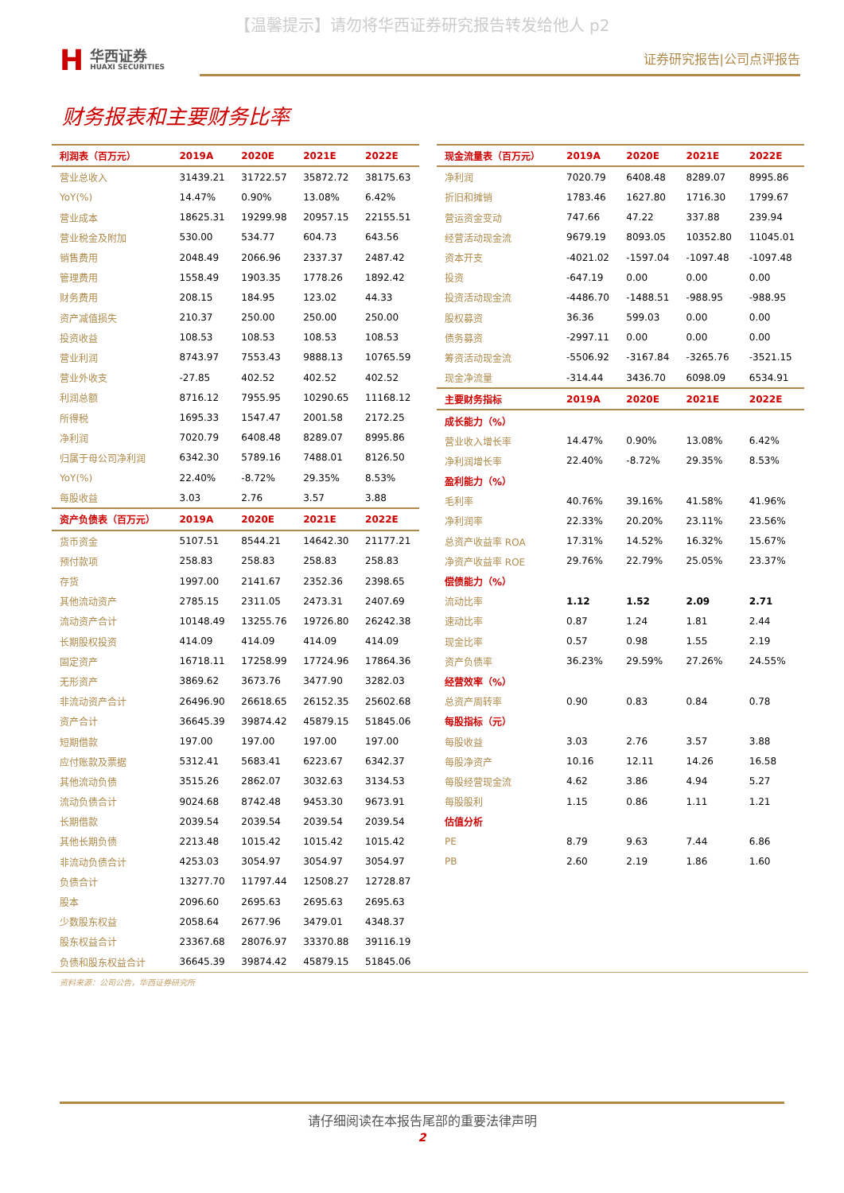【温馨提示】请勿将华西证券研究报告转发给他人 p2
H华西证券
HUAXI SECURITIES
证券研究报告|公司点评报告
财务报表和主要财务比率
| 利润表（百万元） | 2019A | 2020E | 2021E | 2022E |
| --- | --- | --- | --- | --- |
| 营业总收入 | 31439.21 | 31722.57 | 35872.72 | 38175.63 |
| YoY(%) | 14.47% | 0.90% | 13.08% | 6.42% |
| 营业成本 | 18625.31 | 19299.98 | 20957.15 | 22155.51 |
| 营业税金及附加 | 530.00 | 534.77 | 604.73 | 643.56 |
| 销售费用 | 2048.49 | 2066.96 | 2337.37 | 2487.42 |
| 管理费用 | 1558.49 | 1903.35 | 1778.26 | 1892.42 |
| 财务费用 | 208.15 | 184.95 | 123.02 | 44.33 |
| 资产减值损失 | 210.37 | 250.00 | 250.00 | 250.00 |
| 投资收益 | 108.53 | 108.53 | 108.53 | 108.53 |
| 营业利润 | 8743.97 | 7553.43 | 9888.13 | 10765.59 |
| 营业外收支 | -27.85 | 402.52 | 402.52 | 402.52 |
| 利润总额 | 8716.12 | 7955.95 | 10290.65 | 11168.12 |
| 所得税 | 1695.33 | 1547.47 | 2001.58 | 2172.25 |
| 净利润 | 7020.79 | 6408.48 | 8289.07 | 8995.86 |
| 归属于母公司净利润 | 6342.30 | 5789.16 | 7488.01 | 8126.50 |
| YoY(%) | 22.40% | -8.72% | 29.35% | 8.53% |
| 每股收益 | 3.03 | 2.76 | 3.57 | 3.88 |
| 资产负债表（百万元） | 2019A | 2020E | 2021E | 2022E |
| 货币资金 | 5107.51 | 8544.21 | 14642.30 | 21177.21 |
| 预付款项 | 258.83 | 258.83 | 258.83 | 258.83 |
| 存货 | 1997.00 | 2141.67 | 2352.36 | 2398.65 |
| 其他流动资产 | 2785.15 | 2311.05 | 2473.31 | 2407.69 |
| 流动资产合计 | 10148.49 | 13255.76 | 19726.80 | 26242.38 |
| 长期股权投资 | 414.09 | 414.09 | 414.09 | 414.09 |
| 固定资产 | 16718.11 | 17258.99 | 17724.96 | 17864.36 |
| 无形资产 | 3869.62 | 3673.76 | 3477.90 | 3282.03 |
| 非流动资产合计 | 26496.90 | 26618.65 | 26152.35 | 25602.68 |
| 资产合计 | 36645.39 | 39874.42 | 45879.15 | 51845.06 |
| 短期借款 | 197.00 | 197.00 | 197.00 | 197.00 |
| 应付账款及票据 | 5312.41 | 5683.41 | 6223.67 | 6342.37 |
| 其他流动负债 | 3515.26 | 2862.07 | 3032.63 | 3134.53 |
| 流动负债合计 | 9024.68 | 8742.48 | 9453.30 | 9673.91 |
| 长期借款 | 2039.54 | 2039.54 | 2039.54 | 2039.54 |
| 其他长期负债 | 2213.48 | 1015.42 | 1015.42 | 1015.42 |
| 非流动负债合计 | 4253.03 | 3054.97 | 3054.97 | 3054.97 |
| 负债合计 | 13277.70 | 11797.44 | 12508.27 | 12728.87 |
| 股本 | 2096.60 | 2695.63 | 2695.63 | 2695.63 |
| 少数股东权益 | 2058.64 | 2677.96 | 3479.01 | 4348.37 |
| 股东权益合计 | 23367.68 | 28076.97 | 33370.88 | 39116.19 |
| 负债和股东权益合计 | 36645.39 | 39874.42 | 45879.15 | 51845.06 |
| 现金流量表（百万元） | 2019A | 2020E | 2021E | 2022E |
| --- | --- | --- | --- | --- |
| 净利润 | 7020.79 | 6408.48 | 8289.07 | 8995.86 |
| 折旧和摊销 | 1783.46 | 1627.80 | 1716.30 | 1799.67 |
| 营运资金变动 | 747.66 | 47.22 | 337.88 | 239.94 |
| 经营活动现金流 | 9679.19 | 8093.05 | 10352.80 | 11045.01 |
| 资本开支 | -4021.02 | -1597.04 | -1097.48 | -1097.48 |
| 投资 | -647.19 | 0.00 | 0.00 | 0.00 |
| 投资活动现金流 | -4486.70 | -1488.51 | -988.95 | -988.95 |
| 股权募资 | 36.36 | 599.03 | 0.00 | 0.00 |
| 债务募资 | -2997.11 | 0.00 | 0.00 | 0.00 |
| 筹资活动现金流 | -5506.92 | -3167.84 | -3265.76 | -3521.15 |
| 现金净流量 | -314.44 | 3436.70 | 6098.09 | 6534.91 |
| 主要财务指标 | 2019A | 2020E | 2021E | 2022E |
| 成长能力（%） | | | | |
| 营业收入增长率 | 14.47% | 0.90% | 13.08% | 6.42% |
| 净利润增长率 | 22.40% | -8.72% | 29.35% | 8.53% |
| 盈利能力（%） | | | | |
| 毛利率 | 40.76% | 39.16% | 41.58% | 41.96% |
| 净利润率 | 22.33% | 20.20% | 23.11% | 23.56% |
| 总资产收益率 ROA | 17.31% | 14.52% | 16.32% | 15.67% |
| 净资产收益率 ROE | 29.76% | 22.79% | 25.05% | 23.37% |
| 偿债能力（%） | | | | |
| 流动比率 | 1.12 | 1.52 | 2.09 | 2.71 |
| 速动比率 | 0.87 | 1.24 | 1.81 | 2.44 |
| 现金比率 | 0.57 | 0.98 | 1.55 | 2.19 |
| 资产负债率 | 36.23% | 29.59% | 27.26% | 24.55% |
| 经营效率（%） | | | | |
| 总资产周转率 | 0.90 | 0.83 | 0.84 | 0.78 |
| 每股指标（元） | | | | |
| 每股收益 | 3.03 | 2.76 | 3.57 | 3.88 |
| 每股净资产 | 10.16 | 12.11 | 14.26 | 16.58 |
| 每股经营现金流 | 4.62 | 3.86 | 4.94 | 5.27 |
| 每股股利 | 1.15 | 0.86 | 1.11 | 1.21 |
| 估值分析 | | | | |
| PE | 8.79 | 9.63 | 7.44 | 6.86 |
| PB | 2.60 | 2.19 | 1.86 | 1.60 |
资料来源：公司公告，华西证券研究所
请仔细阅读在本报告尾部的重要法律声明
2